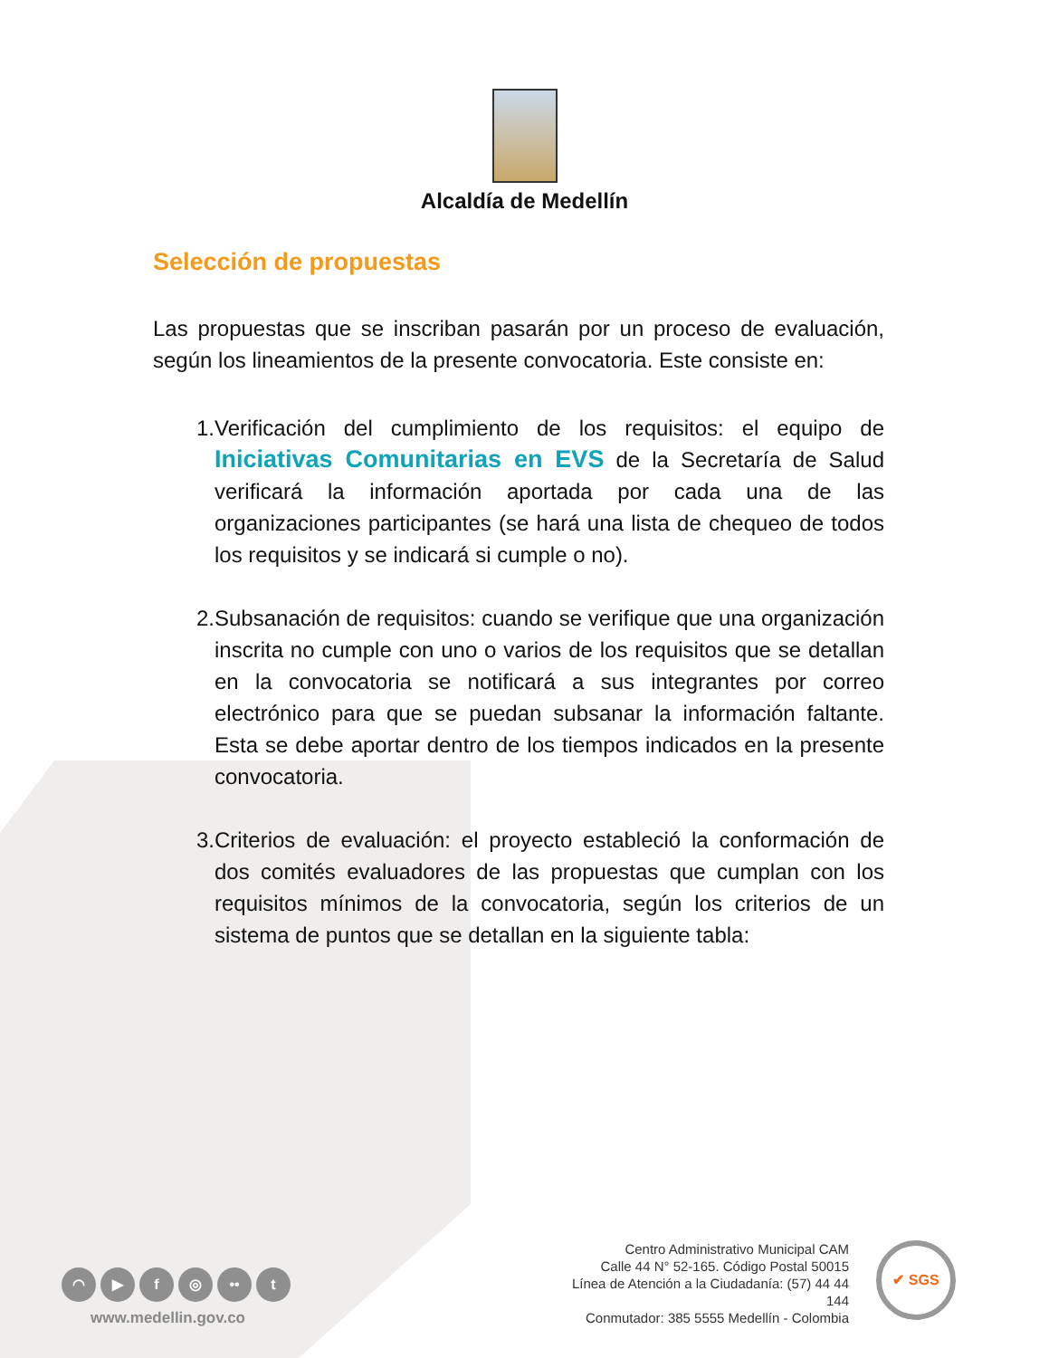Alcaldía de Medellín
Selección de propuestas
Las propuestas que se inscriban pasarán por un proceso de evaluación, según los lineamientos de la presente convocatoria. Este consiste en:
1. Verificación del cumplimiento de los requisitos: el equipo de Iniciativas Comunitarias en EVS de la Secretaría de Salud verificará la información aportada por cada una de las organizaciones participantes (se hará una lista de chequeo de todos los requisitos y se indicará si cumple o no).
2. Subsanación de requisitos: cuando se verifique que una organización inscrita no cumple con uno o varios de los requisitos que se detallan en la convocatoria se notificará a sus integrantes por correo electrónico para que se puedan subsanar la información faltante. Esta se debe aportar dentro de los tiempos indicados en la presente convocatoria.
3. Criterios de evaluación: el proyecto estableció la conformación de dos comités evaluadores de las propuestas que cumplan con los requisitos mínimos de la convocatoria, según los criterios de un sistema de puntos que se detallan en la siguiente tabla:
◠ ▶ f ◎ •• t
www.medellin.gov.co
Centro Administrativo Municipal CAM
Calle 44 N° 52-165. Código Postal 50015
Línea de Atención a la Ciudadanía: (57) 44 44 144
Conmutador: 385 5555 Medellín - Colombia
✔ SGS